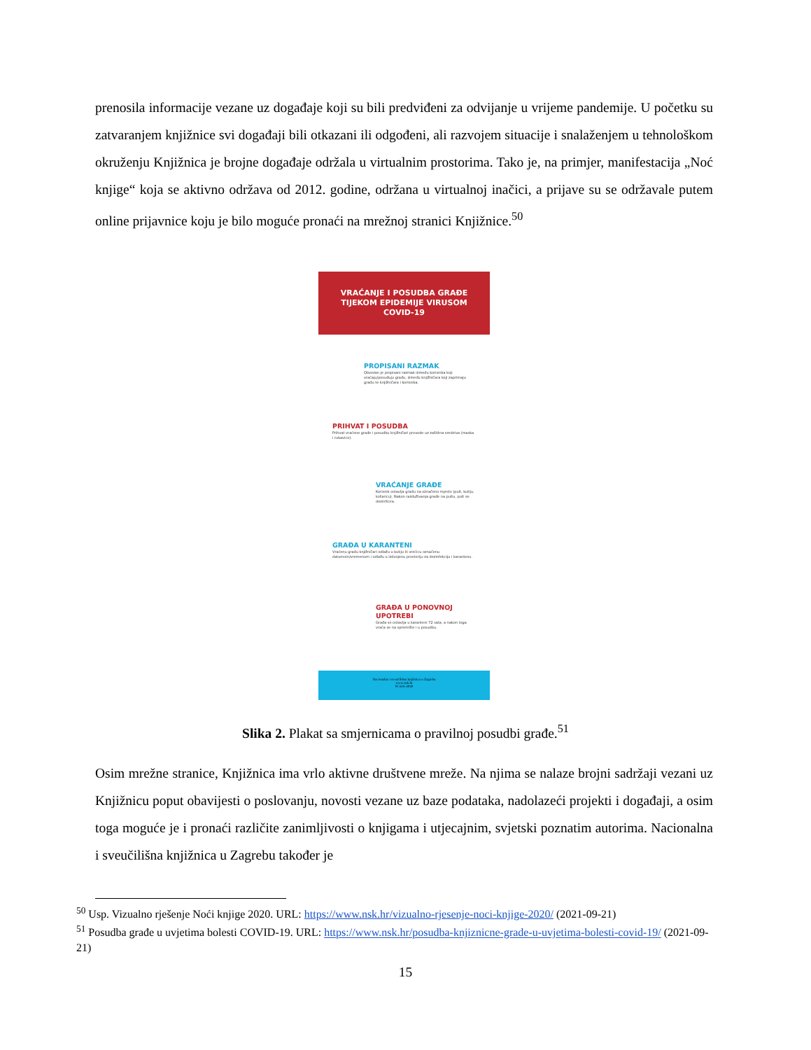prenosila informacije vezane uz događaje koji su bili predviđeni za odvijanje u vrijeme pandemije. U početku su zatvaranjem knjižnice svi događaji bili otkazani ili odgođeni, ali razvojem situacije i snalaženjem u tehnološkom okruženju Knjižnica je brojne događaje održala u virtualnim prostorima. Tako je, na primjer, manifestacija „Noć knjige“ koja se aktivno održava od 2012. godine, održana u virtualnoj inačici, a prijave su se održavale putem online prijavnice koju je bilo moguće pronaći na mrežnoj stranici Knjižnice.<sup>50</sup>
VRAĆANJE I POSUDBA GRAĐE
TIJEKOM EPIDEMIJE VIRUSOM
COVID-19
PROPISANI RAZMAK
Obvezan je propisani razmak između korisnika koji vraćaju/posuđuju građu, između knjižničara koji zaprimaju građu te knjižničara i korisnika.
PRIHVAT I POSUDBA
Prihvat vraćene građe i posudbu knjižničari provode uz zaštitna sredstva (maska i rukavice).
VRAĆANJE GRAĐE
Korisnik ostavlja građu na označeno mjesto (pult, kutiju, košaricu). Nakon razduživanja građe na pultu, pult se dezinficira.
GRAĐA U KARANTENI
Vraćenu građu knjižničari odlažu u kutiju ili vrećicu označenu datumom/vremenom i odlažu u izdvojenu prostoriju za dezinfekciju i karantenu.
GRAĐA U PONOVNOJ UPOTREBI
Građa se ostavlja u karanteni 72 sata, a nakon toga vraća se na spremište i u posudbu.
Nacionalna i sveučilišna knjižnica u Zagrebu
www.nsk.hr
01 616-4040
Slika 2. Plakat sa smjernicama o pravilnoj posudbi građe.<sup>51</sup>
Osim mrežne stranice, Knjižnica ima vrlo aktivne društvene mreže. Na njima se nalaze brojni sadržaji vezani uz Knjižnicu poput obavijesti o poslovanju, novosti vezane uz baze podataka, nadolazeći projekti i događaji, a osim toga moguće je i pronaći različite zanimljivosti o knjigama i utjecajnim, svjetski poznatim autorima. Nacionalna i sveučilišna knjižnica u Zagrebu također je
<sup>50</sup> Usp. Vizualno rješenje Noći knjige 2020. URL: https://www.nsk.hr/vizualno-rjesenje-noci-knjige-2020/ (2021-09-21)
<sup>51</sup> Posudba građe u uvjetima bolesti COVID-19. URL: https://www.nsk.hr/posudba-knjiznicne-grade-u-uvjetima-bolesti-covid-19/ (2021-09-21)
15